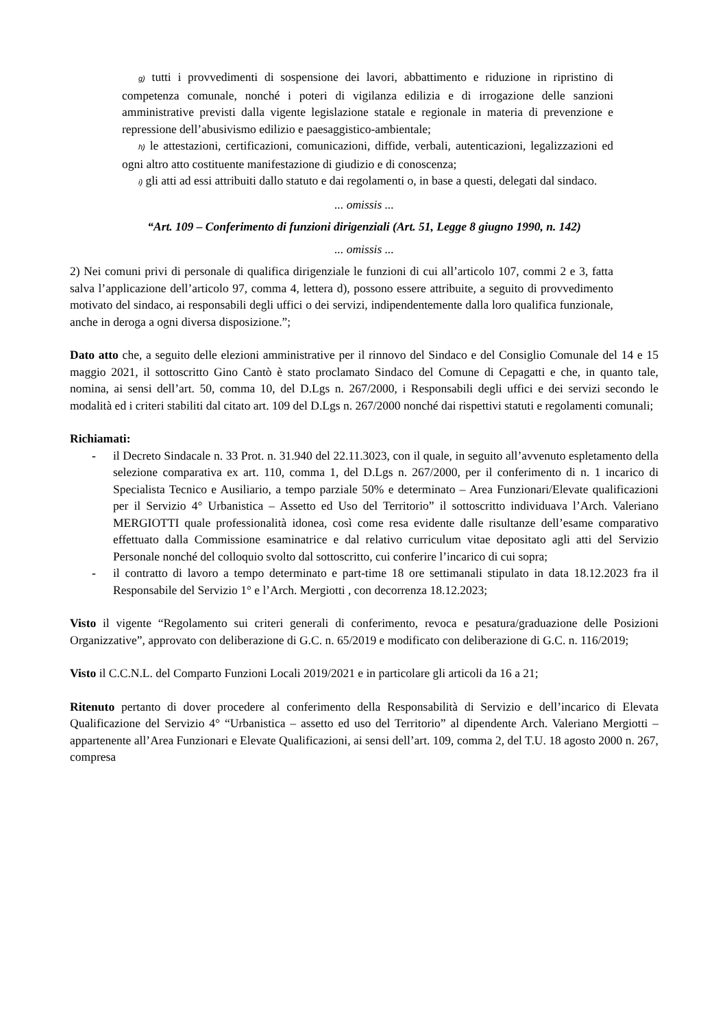g) tutti i provvedimenti di sospensione dei lavori, abbattimento e riduzione in ripristino di competenza comunale, nonché i poteri di vigilanza edilizia e di irrogazione delle sanzioni amministrative previsti dalla vigente legislazione statale e regionale in materia di prevenzione e repressione dell’abusivismo edilizio e paesaggistico-ambientale;
h) le attestazioni, certificazioni, comunicazioni, diffide, verbali, autenticazioni, legalizzazioni ed ogni altro atto costituente manifestazione di giudizio e di conoscenza;
i) gli atti ad essi attribuiti dallo statuto e dai regolamenti o, in base a questi, delegati dal sindaco.
... omissis ...
“Art. 109 – Conferimento di funzioni dirigenziali (Art. 51, Legge 8 giugno 1990, n. 142)
... omissis ...
2) Nei comuni privi di personale di qualifica dirigenziale le funzioni di cui all’articolo 107, commi 2 e 3, fatta salva l’applicazione dell’articolo 97, comma 4, lettera d), possono essere attribuite, a seguito di provvedimento motivato del sindaco, ai responsabili degli uffici o dei servizi, indipendentemente dalla loro qualifica funzionale, anche in deroga a ogni diversa disposizione.”;
Dato atto che, a seguito delle elezioni amministrative per il rinnovo del Sindaco e del Consiglio Comunale del 14 e 15 maggio 2021, il sottoscritto Gino Cantò è stato proclamato Sindaco del Comune di Cepagatti e che, in quanto tale, nomina, ai sensi dell’art. 50, comma 10, del D.Lgs n. 267/2000, i Responsabili degli uffici e dei servizi secondo le modalità ed i criteri stabiliti dal citato art. 109 del D.Lgs n. 267/2000 nonché dai rispettivi statuti e regolamenti comunali;
Richiamati:
- il Decreto Sindacale n. 33 Prot. n. 31.940 del 22.11.3023, con il quale, in seguito all’avvenuto espletamento della selezione comparativa ex art. 110, comma 1, del D.Lgs n. 267/2000, per il conferimento di n. 1 incarico di Specialista Tecnico e Ausiliario, a tempo parziale 50% e determinato – Area Funzionari/Elevate qualificazioni per il Servizio 4° Urbanistica – Assetto ed Uso del Territorio” il sottoscritto individuava l’Arch. Valeriano MERGIOTTI quale professionalità idonea, così come resa evidente dalle risultanze dell’esame comparativo effettuato dalla Commissione esaminatrice e dal relativo curriculum vitae depositato agli atti del Servizio Personale nonché del colloquio svolto dal sottoscritto, cui conferire l’incarico di cui sopra;
- il contratto di lavoro a tempo determinato e part-time 18 ore settimanali stipulato in data 18.12.2023 fra il Responsabile del Servizio 1° e l’Arch. Mergiotti , con decorrenza 18.12.2023;
Visto il vigente “Regolamento sui criteri generali di conferimento, revoca e pesatura/graduazione delle Posizioni Organizzative”, approvato con deliberazione di G.C. n. 65/2019 e modificato con deliberazione di G.C. n. 116/2019;
Visto il C.C.N.L. del Comparto Funzioni Locali 2019/2021 e in particolare gli articoli da 16 a 21;
Ritenuto pertanto di dover procedere al conferimento della Responsabilità di Servizio e dell’incarico di Elevata Qualificazione del Servizio 4° “Urbanistica – assetto ed uso del Territorio” al dipendente Arch. Valeriano Mergiotti – appartenente all’Area Funzionari e Elevate Qualificazioni, ai sensi dell’art. 109, comma 2, del T.U. 18 agosto 2000 n. 267, compresa